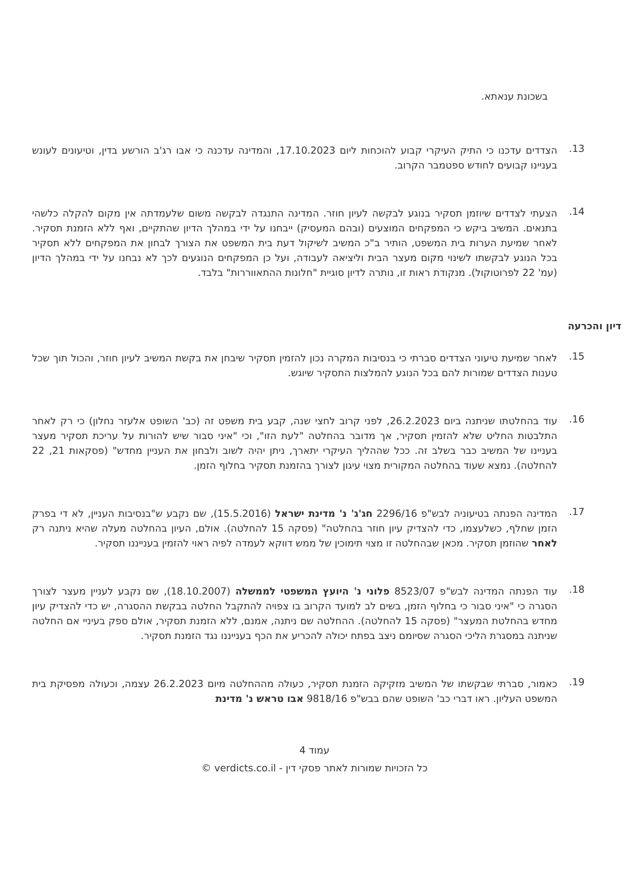בשכונת ענאתא.
13.
הצדדים עדכנו כי התיק העיקרי קבוע להוכחות ליום 17.10.2023, והמדינה עדכנה כי אבו רג'ב הורשע בדין, וטיעונים לעונש בעניינו קבועים לחודש ספטמבר הקרוב.
14.
הצעתי לצדדים שיוזמן תסקיר בנוגע לבקשה לעיון חוזר. המדינה התנגדה לבקשה משום שלעמדתה אין מקום להקלה כלשהי בתנאים. המשיב ביקש כי המפקחים המוצעים (ובהם המעסיק) ייבחנו על ידי במהלך הדיון שהתקיים, ואף ללא הזמנת תסקיר. לאחר שמיעת הערות בית המשפט, הותיר ב"כ המשיב לשיקול דעת בית המשפט את הצורך לבחון את המפקחים ללא תסקיר בכל הנוגע לבקשתו לשינוי מקום מעצר הבית וליציאה לעבודה, ועל כן המפקחים הנוגעים לכך לא נבחנו על ידי במהלך הדיון (עמ' 22 לפרוטוקול). מנקודת ראות זו, נותרה לדיון סוגיית "חלונות ההתאווררות" בלבד.
דיון והכרעה
15.
לאחר שמיעת טיעוני הצדדים סברתי כי בנסיבות המקרה נכון להזמין תסקיר שיבחן את בקשת המשיב לעיון חוזר, והכול תוך שכל טענות הצדדים שמורות להם בכל הנוגע להמלצות התסקיר שיוגש.
16.
עוד בהחלטתו שניתנה ביום 26.2.2023, לפני קרוב לחצי שנה, קבע בית משפט זה (כב' השופט אלעזר נחלון) כי רק לאחר התלבטות החליט שלא להזמין תסקיר, אך מדובר בהחלטה "לעת הזו", וכי "איני סבור שיש להורות על עריכת תסקיר מעצר בעניינו של המשיב כבר בשלב זה. ככל שההליך העיקרי יתארך, ניתן יהיה לשוב ולבחון את העניין מחדש" (פסקאות 21, 22 להחלטה). נמצא שעוד בהחלטה המקורית מצוי עיגון לצורך בהזמנת תסקיר בחלוף הזמן.
17.
המדינה הפנתה בטיעוניה לבש"פ 2296/16 חג'ג' נ' מדינת ישראל (15.5.2016), שם נקבע ש"בנסיבות העניין, לא די בפרק הזמן שחלף, כשלעצמו, כדי להצדיק עיון חוזר בהחלטה" (פסקה 15 להחלטה). אולם, העיון בהחלטה מעלה שהיא ניתנה רק לאחר שהוזמן תסקיר. מכאן שבהחלטה זו מצוי תימוכין של ממש דווקא לעמדה לפיה ראוי להזמין בענייננו תסקיר.
18.
עוד הפנתה המדינה לבש"פ 8523/07 פלוני נ' היועץ המשפטי לממשלה (18.10.2007), שם נקבע לעניין מעצר לצורך הסגרה כי "איני סבור כי בחלוף הזמן, בשים לב למועד הקרוב בו צפויה להתקבל החלטה בבקשת ההסגרה, יש כדי להצדיק עיון מחדש בהחלטת המעצר" (פסקה 15 להחלטה). ההחלטה שם ניתנה, אמנם, ללא הזמנת תסקיר, אולם ספק בעיניי אם החלטה שניתנה במסגרת הליכי הסגרה שסיומם ניצב בפתח יכולה להכריע את הכף בענייננו נגד הזמנת תסקיר.
19.
כאמור, סברתי שבקשתו של המשיב מזקיקה הזמנת תסקיר, כעולה מההחלטה מיום 26.2.2023 עצמה, וכעולה מפסיקת בית המשפט העליון. ראו דברי כב' השופט שהם בבש"פ 9818/16 אבו טראש נ' מדינת
עמוד 4
כל הזכויות שמורות לאתר פסקי דין - verdicts.co.il ©